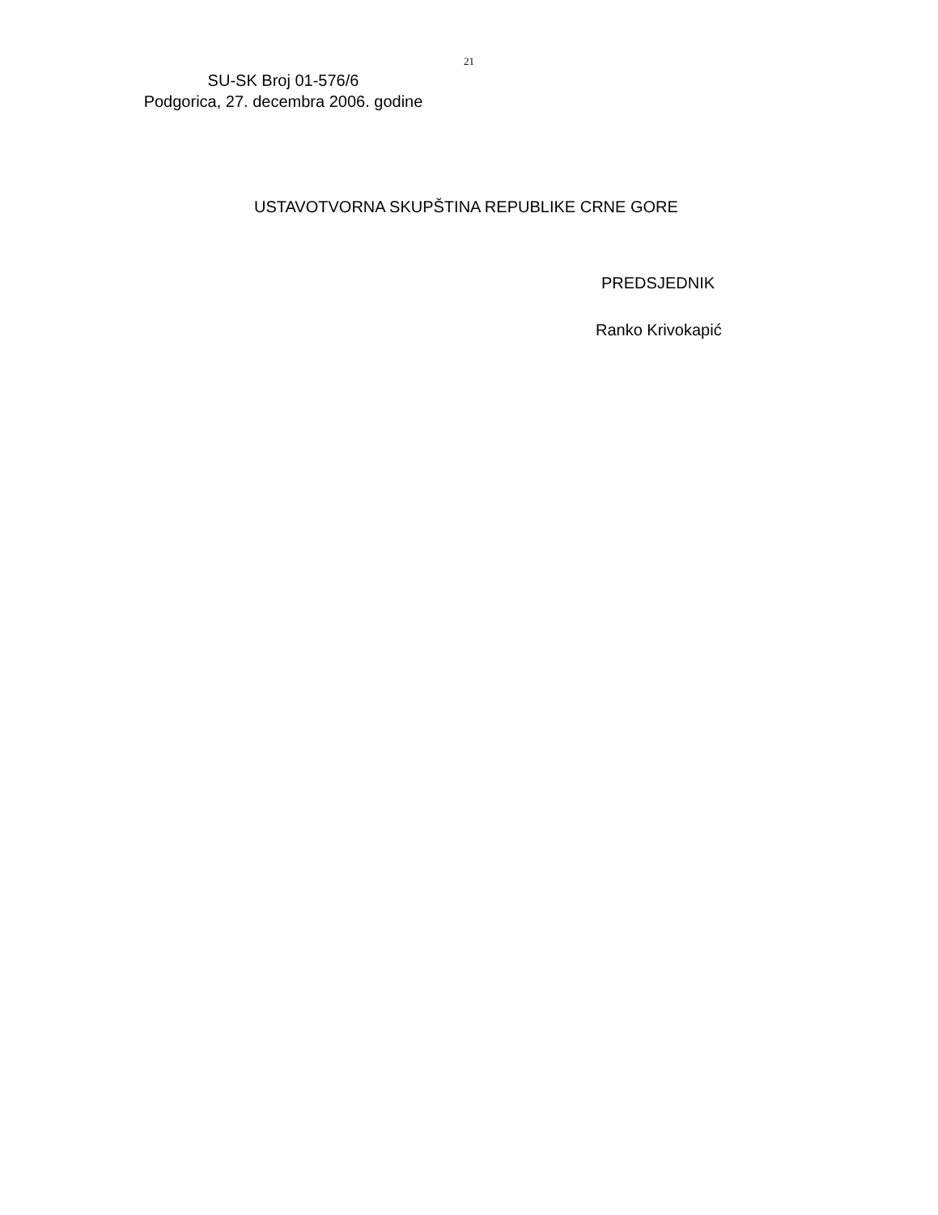21
SU-SK Broj 01-576/6
Podgorica, 27. decembra 2006. godine
USTAVOTVORNA SKUPŠTINA REPUBLIKE CRNE GORE
PREDSJEDNIK
Ranko Krivokapić